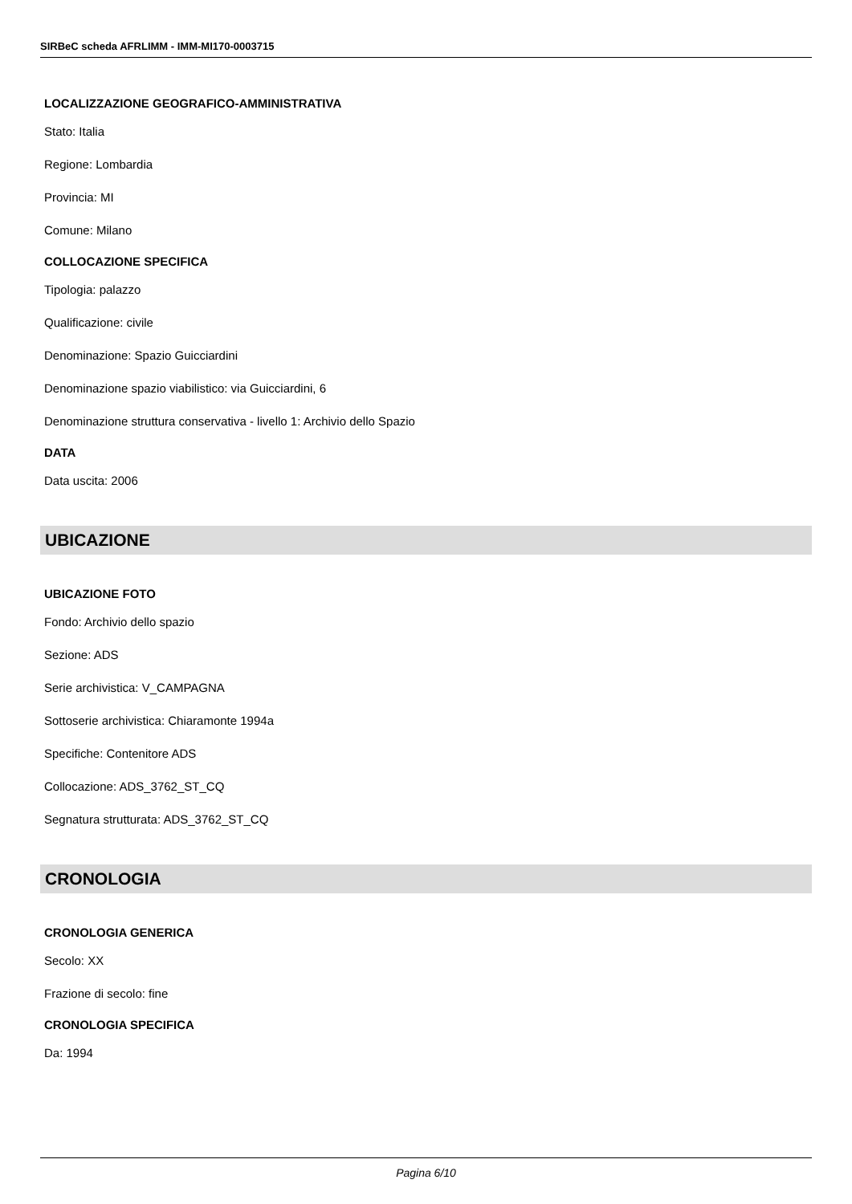SIRBeC scheda AFRLIMM - IMM-MI170-0003715
LOCALIZZAZIONE GEOGRAFICO-AMMINISTRATIVA
Stato: Italia
Regione: Lombardia
Provincia: MI
Comune: Milano
COLLOCAZIONE SPECIFICA
Tipologia: palazzo
Qualificazione: civile
Denominazione: Spazio Guicciardini
Denominazione spazio viabilistico: via Guicciardini, 6
Denominazione struttura conservativa - livello 1: Archivio dello Spazio
DATA
Data uscita: 2006
UBICAZIONE
UBICAZIONE FOTO
Fondo: Archivio dello spazio
Sezione: ADS
Serie archivistica: V_CAMPAGNA
Sottoserie archivistica: Chiaramonte 1994a
Specifiche: Contenitore ADS
Collocazione: ADS_3762_ST_CQ
Segnatura strutturata: ADS_3762_ST_CQ
CRONOLOGIA
CRONOLOGIA GENERICA
Secolo: XX
Frazione di secolo: fine
CRONOLOGIA SPECIFICA
Da: 1994
Pagina 6/10